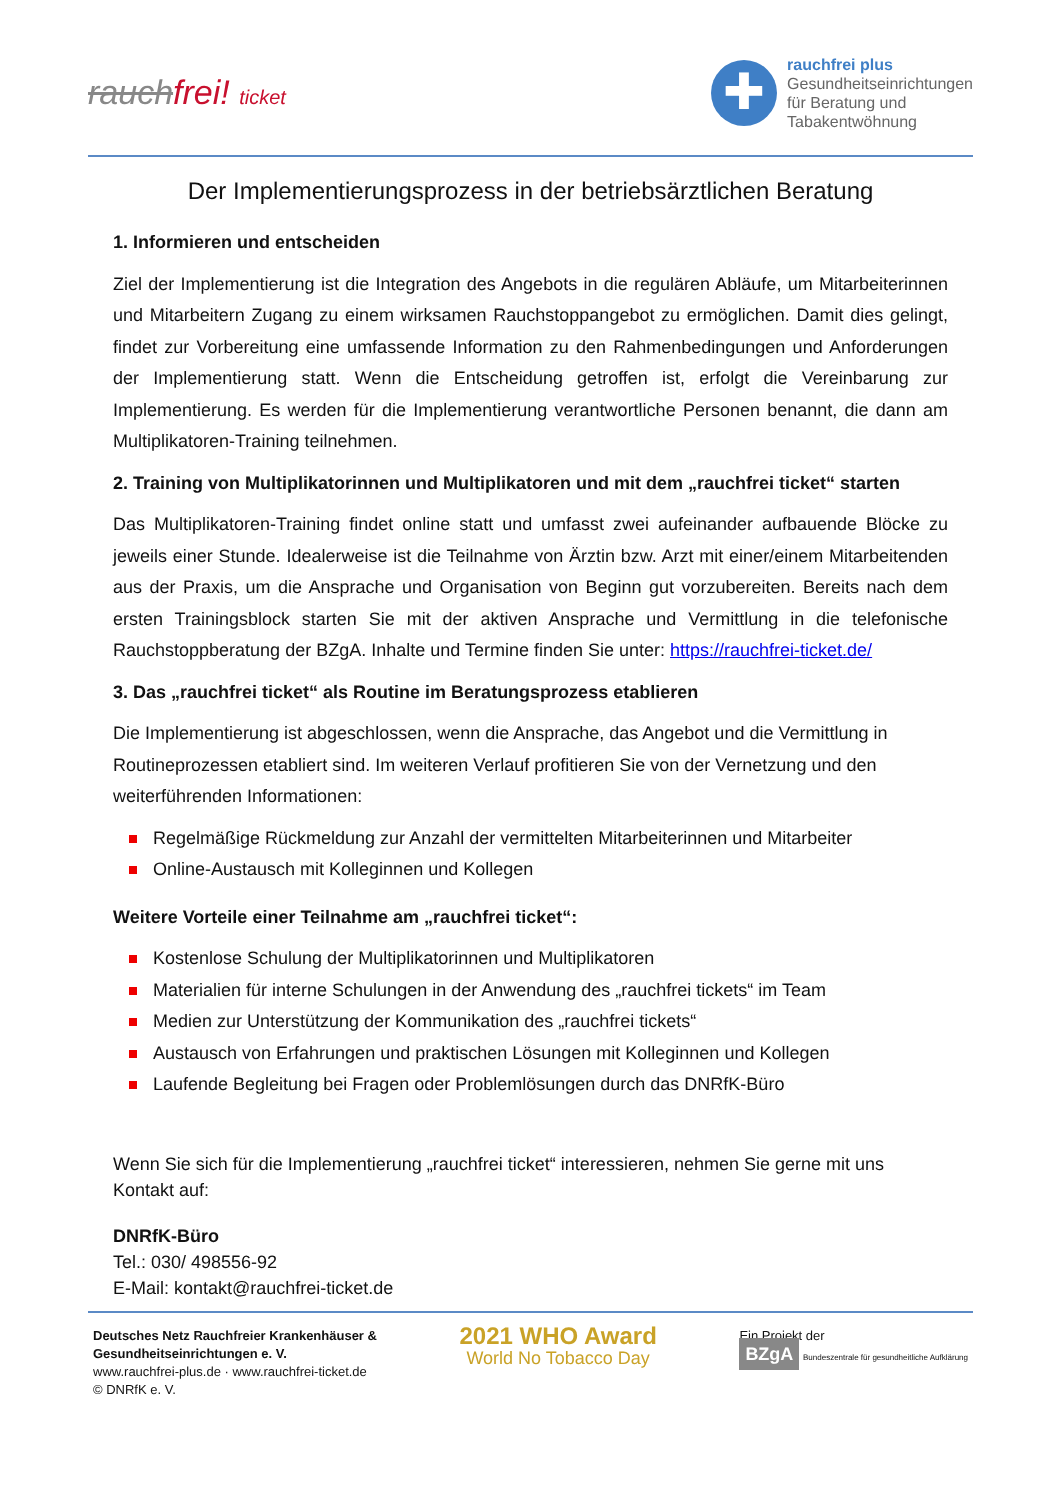rauchfrei! ticket
✚
rauchfrei plus
Gesundheitseinrichtungen
für Beratung und
Tabakentwöhnung
Der Implementierungsprozess in der betriebsärztlichen Beratung
1. Informieren und entscheiden
Ziel der Implementierung ist die Integration des Angebots in die regulären Abläufe, um Mitarbeiterinnen und Mitarbeitern Zugang zu einem wirksamen Rauchstoppangebot zu ermöglichen. Damit dies gelingt, findet zur Vorbereitung eine umfassende Information zu den Rahmenbedingungen und Anforderungen der Implementierung statt. Wenn die Entscheidung getroffen ist, erfolgt die Vereinbarung zur Implementierung. Es werden für die Implementierung verantwortliche Personen benannt, die dann am Multiplikatoren-Training teilnehmen.
2. Training von Multiplikatorinnen und Multiplikatoren und mit dem „rauchfrei ticket“ starten
Das Multiplikatoren-Training findet online statt und umfasst zwei aufeinander aufbauende Blöcke zu jeweils einer Stunde. Idealerweise ist die Teilnahme von Ärztin bzw. Arzt mit einer/einem Mitarbeitenden aus der Praxis, um die Ansprache und Organisation von Beginn gut vorzubereiten. Bereits nach dem ersten Trainingsblock starten Sie mit der aktiven Ansprache und Vermittlung in die telefonische Rauchstoppberatung der BZgA. Inhalte und Termine finden Sie unter: https://rauchfrei-ticket.de/
3. Das „rauchfrei ticket“ als Routine im Beratungsprozess etablieren
Die Implementierung ist abgeschlossen, wenn die Ansprache, das Angebot und die Vermittlung in Routineprozessen etabliert sind. Im weiteren Verlauf profitieren Sie von der Vernetzung und den weiterführenden Informationen:
Regelmäßige Rückmeldung zur Anzahl der vermittelten Mitarbeiterinnen und Mitarbeiter
Online-Austausch mit Kolleginnen und Kollegen
Weitere Vorteile einer Teilnahme am „rauchfrei ticket“:
Kostenlose Schulung der Multiplikatorinnen und Multiplikatoren
Materialien für interne Schulungen in der Anwendung des „rauchfrei tickets“ im Team
Medien zur Unterstützung der Kommunikation des „rauchfrei tickets“
Austausch von Erfahrungen und praktischen Lösungen mit Kolleginnen und Kollegen
Laufende Begleitung bei Fragen oder Problemlösungen durch das DNRfK-Büro
Wenn Sie sich für die Implementierung „rauchfrei ticket“ interessieren, nehmen Sie gerne mit uns Kontakt auf:
DNRfK-Büro
Tel.: 030/ 498556-92
E-Mail: kontakt@rauchfrei-ticket.de
Deutsches Netz Rauchfreier Krankenhäuser &
Gesundheitseinrichtungen e. V.
www.rauchfrei-plus.de · www.rauchfrei-ticket.de
© DNRfK e. V.
2021 WHO Award
World No Tobacco Day
Ein Projekt der
BZgA Bundeszentrale für gesundheitliche Aufklärung